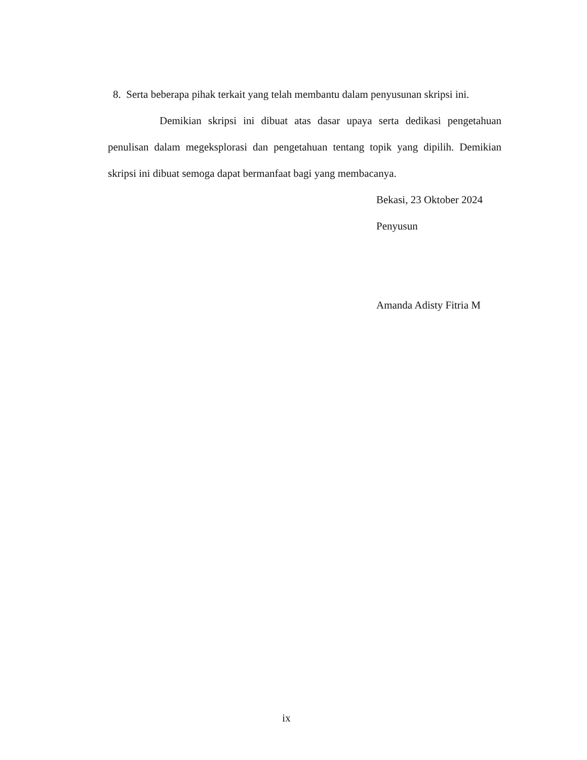8. Serta beberapa pihak terkait yang telah membantu dalam penyusunan skripsi ini.
Demikian skripsi ini dibuat atas dasar upaya serta dedikasi pengetahuan penulisan dalam megeksplorasi dan pengetahuan tentang topik yang dipilih. Demikian skripsi ini dibuat semoga dapat bermanfaat bagi yang membacanya.
Bekasi, 23 Oktober 2024
Penyusun
Amanda Adisty Fitria M
ix